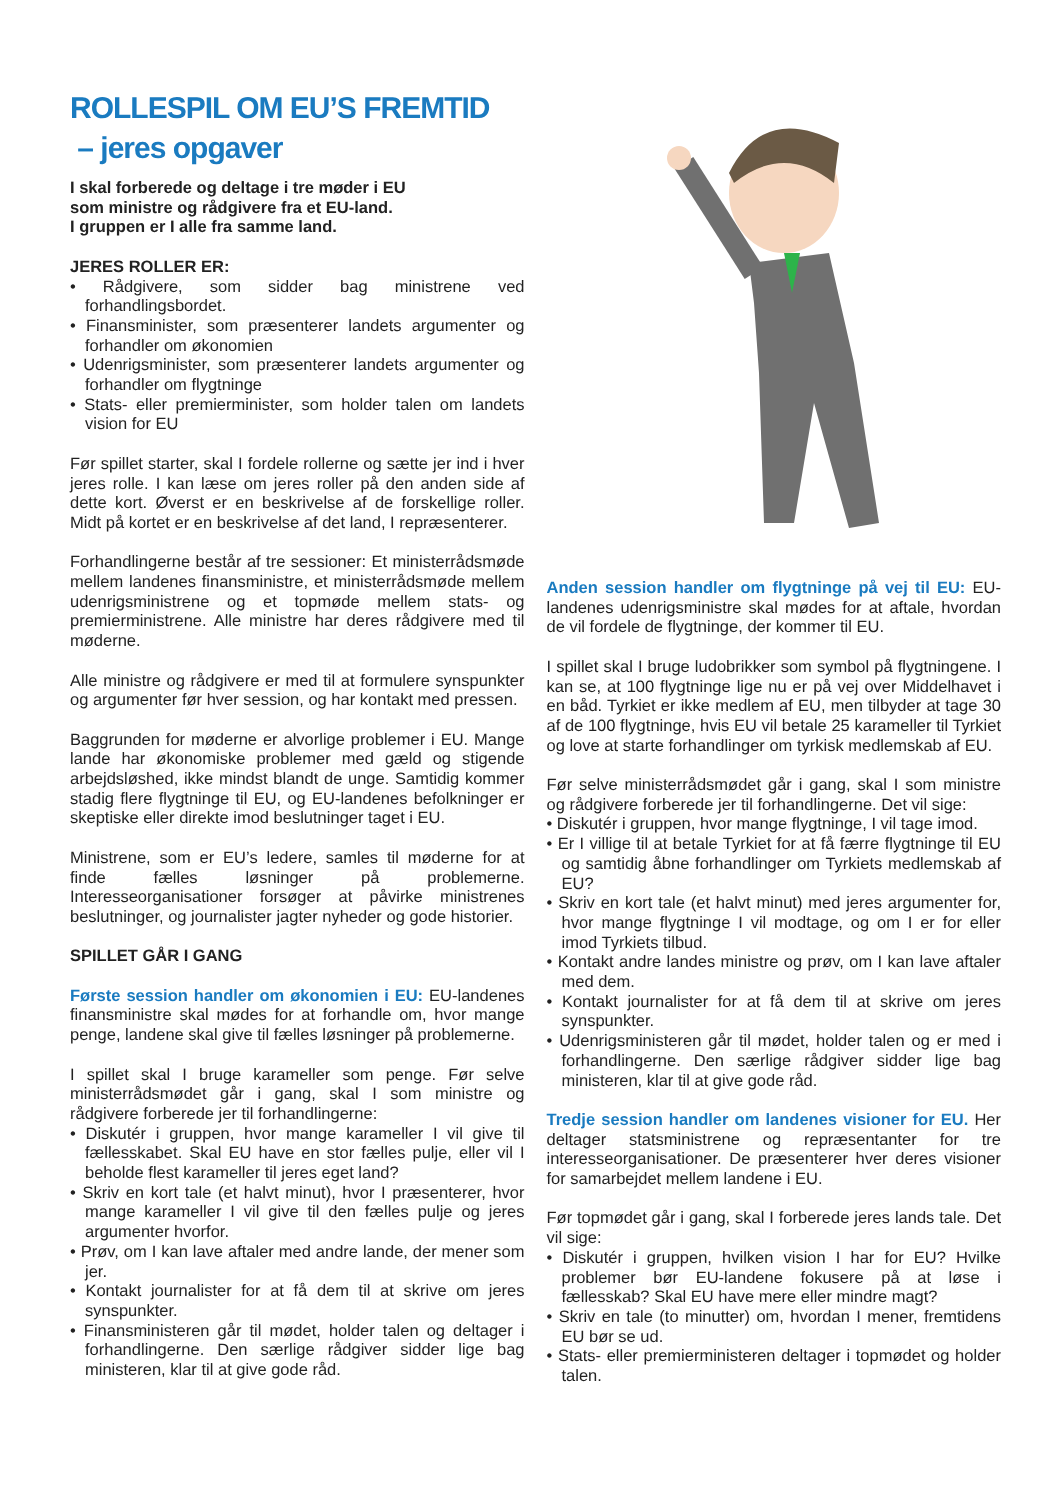ROLLESPIL OM EU’S FREMTID
– jeres opgaver
I skal forberede og deltage i tre møder i EU
som ministre og rådgivere fra et EU-land.
I gruppen er I alle fra samme land.
JERES ROLLER ER:
• Rådgivere, som sidder bag ministrene ved forhandlingsbordet.
• Finansminister, som præsenterer landets argumenter og forhandler om økonomien
• Udenrigsminister, som præsenterer landets argumenter og forhandler om flygtninge
• Stats- eller premierminister, som holder talen om landets vision for EU
Før spillet starter, skal I fordele rollerne og sætte jer ind i hver jeres rolle. I kan læse om jeres roller på den anden side af dette kort. Øverst er en beskrivelse af de forskellige roller. Midt på kortet er en beskrivelse af det land, I repræsenterer.
Forhandlingerne består af tre sessioner: Et ministerrådsmøde mellem landenes finansministre, et ministerrådsmøde mellem udenrigsministrene og et topmøde mellem stats- og premierministrene. Alle ministre har deres rådgivere med til møderne.
Alle ministre og rådgivere er med til at formulere synspunkter og argumenter før hver session, og har kontakt med pressen.
Baggrunden for møderne er alvorlige problemer i EU. Mange lande har økonomiske problemer med gæld og stigende arbejdsløshed, ikke mindst blandt de unge. Samtidig kommer stadig flere flygtninge til EU, og EU-landenes befolkninger er skeptiske eller direkte imod beslutninger taget i EU.
Ministrene, som er EU’s ledere, samles til møderne for at finde fælles løsninger på problemerne. Interesseorganisationer forsøger at påvirke ministrenes beslutninger, og journalister jagter nyheder og gode historier.
SPILLET GÅR I GANG
Første session handler om økonomien i EU: EU-landenes finansministre skal mødes for at forhandle om, hvor mange penge, landene skal give til fælles løsninger på problemerne.
I spillet skal I bruge karameller som penge. Før selve ministerrådsmødet går i gang, skal I som ministre og rådgivere forberede jer til forhandlingerne:
• Diskutér i gruppen, hvor mange karameller I vil give til fællesskabet. Skal EU have en stor fælles pulje, eller vil I beholde flest karameller til jeres eget land?
• Skriv en kort tale (et halvt minut), hvor I præsenterer, hvor mange karameller I vil give til den fælles pulje og jeres argumenter hvorfor.
• Prøv, om I kan lave aftaler med andre lande, der mener som jer.
• Kontakt journalister for at få dem til at skrive om jeres synspunkter.
• Finansministeren går til mødet, holder talen og deltager i forhandlingerne. Den særlige rådgiver sidder lige bag ministeren, klar til at give gode råd.
Anden session handler om flygtninge på vej til EU: EU-landenes udenrigsministre skal mødes for at aftale, hvordan de vil fordele de flygtninge, der kommer til EU.
I spillet skal I bruge ludobrikker som symbol på flygtningene. I kan se, at 100 flygtninge lige nu er på vej over Middelhavet i en båd. Tyrkiet er ikke medlem af EU, men tilbyder at tage 30 af de 100 flygtninge, hvis EU vil betale 25 karameller til Tyrkiet og love at starte forhandlinger om tyrkisk medlemskab af EU.
Før selve ministerrådsmødet går i gang, skal I som ministre og rådgivere forberede jer til forhandlingerne. Det vil sige:
• Diskutér i gruppen, hvor mange flygtninge, I vil tage imod.
• Er I villige til at betale Tyrkiet for at få færre flygtninge til EU og samtidig åbne forhandlinger om Tyrkiets medlemskab af EU?
• Skriv en kort tale (et halvt minut) med jeres argumenter for, hvor mange flygtninge I vil modtage, og om I er for eller imod Tyrkiets tilbud.
• Kontakt andre landes ministre og prøv, om I kan lave aftaler med dem.
• Kontakt journalister for at få dem til at skrive om jeres synspunkter.
• Udenrigsministeren går til mødet, holder talen og er med i forhandlingerne. Den særlige rådgiver sidder lige bag ministeren, klar til at give gode råd.
Tredje session handler om landenes visioner for EU. Her deltager statsministrene og repræsentanter for tre interesseorganisationer. De præsenterer hver deres visioner for samarbejdet mellem landene i EU.
Før topmødet går i gang, skal I forberede jeres lands tale. Det vil sige:
• Diskutér i gruppen, hvilken vision I har for EU? Hvilke problemer bør EU-landene fokusere på at løse i fællesskab? Skal EU have mere eller mindre magt?
• Skriv en tale (to minutter) om, hvordan I mener, fremtidens EU bør se ud.
• Stats- eller premierministeren deltager i topmødet og holder talen.